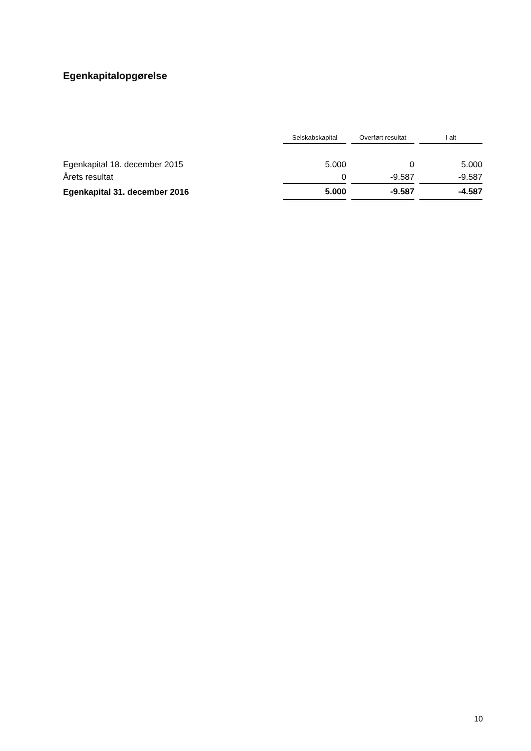Egenkapitalopgørelse
| | Selskabskapital | | Overført resultat | | I alt |
| --- | --- | --- | --- | --- | --- |
| Egenkapital 18. december 2015 | 5.000 | | 0 | | 5.000 |
| Årets resultat | 0 | | -9.587 | | -9.587 |
| Egenkapital 31. december 2016 | 5.000 | | -9.587 | | -4.587 |
10